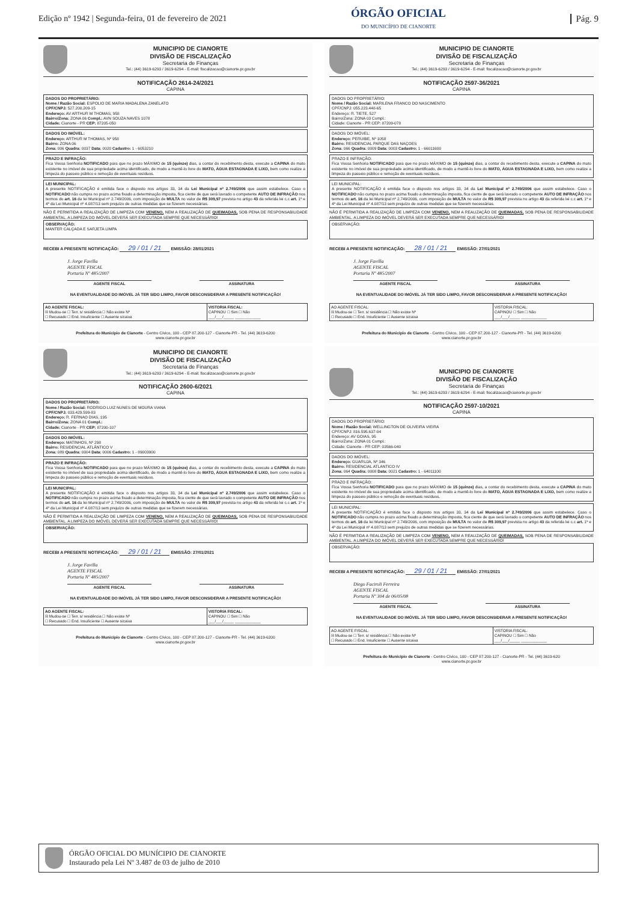Edição nº 1942 | Segunda-feira, 01 de fevereiro de 2021
ÓRGÃO OFICIAL
DO MUNICÍPIO DE CIANORTE
Pág. 9
MUNICIPIO DE CIANORTE
DIVISÃO DE FISCALIZAÇÃO
Secretaria de Finanças
Tel.: (44) 3619-6293 / 3619-6294 - E-mail: fiscalizacao@cianorte.pr.gov.br
NOTIFICAÇÃO 2614-24/2021
CAPINA
DADOS DO PROPRIETÁRIO:
Nome / Razão Social: ESPOLIO DE MARIA MADALENA ZANELATO
CPF/CNPJ: 527.200.209-15
Endereço: AV ARTHUR M THOMAS, 958
Bairro/Zona: ZONA 06 Compl.: AVN SOUZA NAVES 1078
Cidade: Cianorte - PR CEP: 87205-050
DADOS DO IMÓVEL:
Endereço: ARTHUR M THOMAS, Nº 958
Bairro: ZONA 06
Zona: 006 Quadra: 0037 Data: 0020 Cadastro: 1 - 6053210
PRAZO E INFRAÇÃO:
Fica Vossa Senhoria NOTIFICADO para que no prazo MÁXIMO de 15 (quinze) dias, a contar do recebimento desta, execute a CAPINA do mato existente no imóvel de sua propriedade acima identificado, de modo a mantê-lo livre do MATO, ÁGUA ESTAGNADA E LIXO, bem como realize a limpeza do passeio público e remoção de eventuais resíduos.
LEI MUNICIPAL:
A presente NOTIFICAÇÃO é emitida face o disposto nos artigos 33, 34 da Lei Municipal nº 2.749/2006 que assim estabelece. Caso o NOTIFICADO não cumpra no prazo acima fixado a determinação imposta, fica ciente de que será lavrado o competente AUTO DE INFRAÇÃO nos termos do art. 16 da lei Municipal nº 2.749/2006, com imposição de MULTA no valor de R$ 309,97 prevista no artigo 43 da referida lei c.c art. 1º e 4º da Lei Municipal nº 4.087/13 sem prejuízo de outras medidas que se fizerem necessárias.
NÃO É PERMITIDA A REALIZAÇÃO DE LIMPEZA COM VENENO, NEM A REALIZAÇÃO DE QUEIMADAS, SOB PENA DE RESPONSABILIDADE AMBIENTAL. A LIMPEZA DO IMÓVEL DEVERÁ SER EXECUTADA SEMPRE QUE NECESSÁRIO!
OBSERVAÇÃO:
MANTER CALÇADA E SARJETA LIMPA
RECEBI A PRESENTE NOTIFICAÇÃO: 29 / 01 / 21 EMISSÃO: 28/01/2021
J. Jorge Favilla
AGENTE FISCAL
Portaria Nº 485/2007
AGENTE FISCAL ASSINATURA
NA EVENTUALIDADE DO IMÓVEL JÁ TER SIDO LIMPO, FAVOR DESCONSIDERAR A PRESENTE NOTIFICAÇÃO!
| AO AGENTE FISCAL: ☒ Mudou-se ☐ Terr. s/ residência ☐ Não existe Nº ☐ Recusado ☐ End. Insuficiente ☐ Ausente s/caixa | VISTORIA FISCAL: CAPINOU ☐ Sim ☐ Não ___/___/_____ ____________ |
Prefeitura do Município de Cianorte - Centro Cívico, 100 - CEP 87.200-127 - Cianorte-PR - Tel. (44) 3619-6200
www.cianorte.pr.gov.br
MUNICIPIO DE CIANORTE
DIVISÃO DE FISCALIZAÇÃO
Secretaria de Finanças
Tel.: (44) 3619-6293 / 3619-6294 - E-mail: fiscalizacao@cianorte.pr.gov.br
NOTIFICAÇÃO 2597-36/2021
CAPINA
DADOS DO PROPRIETÁRIO:
Nome / Razão Social: MARILENA FRANCO DO NASCIMENTO
CPF/CNPJ: 055.223.448-65
Endereço: R. TIETE, 527
Bairro/Zona: ZONA 03 Compl.:
Cidade: Cianorte - PR CEP: 87209-078
DADOS DO IMÓVEL:
Endereço: PERUIBE, Nº 1058
Bairro: RESIDENCIAL PARQUE DAS NAÇOES
Zona: 066 Quadra: 0009 Data: 0003 Cadastro: 1 - 66011600
PRAZO E INFRAÇÃO:
Fica Vossa Senhoria NOTIFICADO para que no prazo MÁXIMO de 15 (quinze) dias, a contar do recebimento desta, execute a CAPINA do mato existente no imóvel de sua propriedade acima identificado, de modo a mantê-lo livre do MATO, ÁGUA ESTAGNADA E LIXO, bem como realize a limpeza do passeio público e remoção de eventuais resíduos.
LEI MUNICIPAL:
A presente NOTIFICAÇÃO é emitida face o disposto nos artigos 33, 34 da Lei Municipal nº 2.749/2006 que assim estabelece. Caso o NOTIFICADO não cumpra no prazo acima fixado a determinação imposta, fica ciente de que será lavrado o competente AUTO DE INFRAÇÃO nos termos do art. 16 da lei Municipal nº 2.749/2006, com imposição de MULTA no valor de R$ 309,97 prevista no artigo 43 da referida lei c.c art. 1º e 4º da Lei Municipal nº 4.087/13 sem prejuízo de outras medidas que se fizerem necessárias.
NÃO É PERMITIDA A REALIZAÇÃO DE LIMPEZA COM VENENO, NEM A REALIZAÇÃO DE QUEIMADAS, SOB PENA DE RESPONSABILIDADE AMBIENTAL. A LIMPEZA DO IMÓVEL DEVERÁ SER EXECUTADA SEMPRE QUE NECESSÁRIO!
OBSERVAÇÃO:
RECEBI A PRESENTE NOTIFICAÇÃO: 28 / 01 / 21 EMISSÃO: 27/01/2021
J. Jorge Favilla
AGENTE FISCAL
Portaria Nº 485/2007
AGENTE FISCAL ASSINATURA
NA EVENTUALIDADE DO IMÓVEL JÁ TER SIDO LIMPO, FAVOR DESCONSIDERAR A PRESENTE NOTIFICAÇÃO!
| AO AGENTE FISCAL: ☒ Mudou-se ☐ Terr. s/ residência ☐ Não existe Nº ☐ Recusado ☐ End. Insuficiente ☐ Ausente s/caixa | VISTORIA FISCAL: CAPINOU ☐ Sim ☐ Não ___/___/_____ ____________ |
Prefeitura do Município de Cianorte - Centro Cívico, 100 - CEP 87.200-127 - Cianorte-PR - Tel. (44) 3619-6200
www.cianorte.pr.gov.br
MUNICIPIO DE CIANORTE
DIVISÃO DE FISCALIZAÇÃO
Secretaria de Finanças
Tel.: (44) 3619-6293 / 3619-6294 - E-mail: fiscalizacao@cianorte.pr.gov.br
NOTIFICAÇÃO 2600-6/2021
CAPINA
DADOS DO PROPRIETÁRIO:
Nome / Razão Social: RODRIGO LUIZ NUNES DE MOURA VIANA
CPF/CNPJ: 033.429.599-83
Endereço: R. FERNAO DIAS, 195
Bairro/Zona: ZONA 01 Compl.:
Cidade: Cianorte - PR CEP: 87200-107
DADOS DO IMÓVEL:
Endereço: MATINHOS, Nº 298
Bairro: RESIDENCIAL ATLÂNTICO V
Zona: 089 Quadra: 0004 Data: 0006 Cadastro: 1 - 89003900
PRAZO E INFRAÇÃO:
Fica Vossa Senhoria NOTIFICADO para que no prazo MÁXIMO de 15 (quinze) dias, a contar do recebimento desta, execute a CAPINA do mato existente no imóvel de sua propriedade acima identificado, de modo a mantê-lo livre do MATO, ÁGUA ESTAGNADA E LIXO, bem como realize a limpeza do passeio público e remoção de eventuais resíduos.
LEI MUNICIPAL:
A presente NOTIFICAÇÃO é emitida face o disposto nos artigos 33, 34 da Lei Municipal nº 2.749/2006 que assim estabelece. Caso o NOTIFICADO não cumpra no prazo acima fixado a determinação imposta, fica ciente de que será lavrado o competente AUTO DE INFRAÇÃO nos termos do art. 16 da lei Municipal nº 2.749/2006, com imposição de MULTA no valor de R$ 309,97 prevista no artigo 43 da referida lei c.c art. 1º e 4º da Lei Municipal nº 4.087/13 sem prejuízo de outras medidas que se fizerem necessárias.
NÃO É PERMITIDA A REALIZAÇÃO DE LIMPEZA COM VENENO, NEM A REALIZAÇÃO DE QUEIMADAS, SOB PENA DE RESPONSABILIDADE AMBIENTAL. A LIMPEZA DO IMÓVEL DEVERÁ SER EXECUTADA SEMPRE QUE NECESSÁRIO!
OBSERVAÇÃO:
RECEBI A PRESENTE NOTIFICAÇÃO: 29 / 01 / 21 EMISSÃO: 27/01/2021
J. Jorge Favilla
AGENTE FISCAL
Portaria Nº 485/2007
AGENTE FISCAL ASSINATURA
NA EVENTUALIDADE DO IMÓVEL JÁ TER SIDO LIMPO, FAVOR DESCONSIDERAR A PRESENTE NOTIFICAÇÃO!
| AO AGENTE FISCAL: ☒ Mudou-se ☐ Terr. s/ residência ☐ Não existe Nº ☐ Recusado ☐ End. Insuficiente ☐ Ausente s/caixa | VISTORIA FISCAL: CAPINOU ☐ Sim ☐ Não ___/___/_____ ____________ |
Prefeitura do Município de Cianorte - Centro Cívico, 100 - CEP 87.200-127 - Cianorte-PR - Tel. (44) 3619-6200
www.cianorte.pr.gov.br
MUNICIPIO DE CIANORTE
DIVISÃO DE FISCALIZAÇÃO
Secretaria de Finanças
Tel.: (44) 3619-6293 / 3619-6294 - E-mail: fiscalizacao@cianorte.pr.gov.br
NOTIFICAÇÃO 2597-10/2021
CAPINA
DADOS DO PROPRIETÁRIO:
Nome / Razão Social: WELLINGTON DE OLIVEIRA VIEIRA
CPF/CNPJ: 816.595.637-04
Endereço: AV GOIAS, 95
Bairro/Zona: ZONA 01 Compl.:
Cidade: Cianorte - PR CEP: 03566-040
DADOS DO IMÓVEL:
Endereço: GUARUJA, Nº 346
Bairro: RESIDENCIAL ATLANTICO IV
Zona: 064 Quadra: 0008 Data: 0021 Cadastro: 1 - 64011100
PRAZO E INFRAÇÃO:
Fica Vossa Senhoria NOTIFICADO para que no prazo MÁXIMO de 15 (quinze) dias, a contar do recebimento desta, execute a CAPINA do mato existente no imóvel de sua propriedade acima identificado, de modo a mantê-lo livre do MATO, ÁGUA ESTAGNADA E LIXO, bem como realize a limpeza do passeio público e remoção de eventuais resíduos.
LEI MUNICIPAL:
A presente NOTIFICAÇÃO é emitida face o disposto nos artigos 33, 34 da Lei Municipal nº 2.749/2006 que assim estabelece. Caso o NOTIFICADO não cumpra no prazo acima fixado a determinação imposta, fica ciente de que será lavrado o competente AUTO DE INFRAÇÃO nos termos do art. 16 da lei Municipal nº 2.749/2006, com imposição de MULTA no valor de R$ 309,97 prevista no artigo 43 da referida lei c.c art. 1º e 4º da Lei Municipal nº 4.087/13 sem prejuízo de outras medidas que se fizerem necessárias.
NÃO É PERMITIDA A REALIZAÇÃO DE LIMPEZA COM VENENO, NEM A REALIZAÇÃO DE QUEIMADAS, SOB PENA DE RESPONSABILIDADE AMBIENTAL. A LIMPEZA DO IMÓVEL DEVERÁ SER EXECUTADA SEMPRE QUE NECESSÁRIO!
OBSERVAÇÃO:
RECEBI A PRESENTE NOTIFICAÇÃO: 29 / 01 / 21 EMISSÃO: 27/01/2021
Diego Faciroli Ferreira
AGENTE FISCAL
Portaria Nº 304 de 06/05/08
AGENTE FISCAL ASSINATURA
NA EVENTUALIDADE DO IMÓVEL JÁ TER SIDO LIMPO, FAVOR DESCONSIDERAR A PRESENTE NOTIFICAÇÃO!
| AO AGENTE FISCAL: ☒ Mudou-se ☐ Terr. s/ residência ☐ Não existe Nº ☐ Recusado ☐ End. Insuficiente ☐ Ausente s/caixa | VISTORIA FISCAL: CAPINOU ☐ Sim ☐ Não ___/___/_____ ____________ |
Prefeitura do Município de Cianorte - Centro Cívico, 100 - CEP 87.200-127 - Cianorte-PR - Tel. (44) 3619-620
www.cianorte.pr.gov.br
ÓRGÃO OFICIAL DO MUNÍCIPIO DE CIANORTE
Instaurado pela Lei Nº 3.487 de 03 de julho de 2010